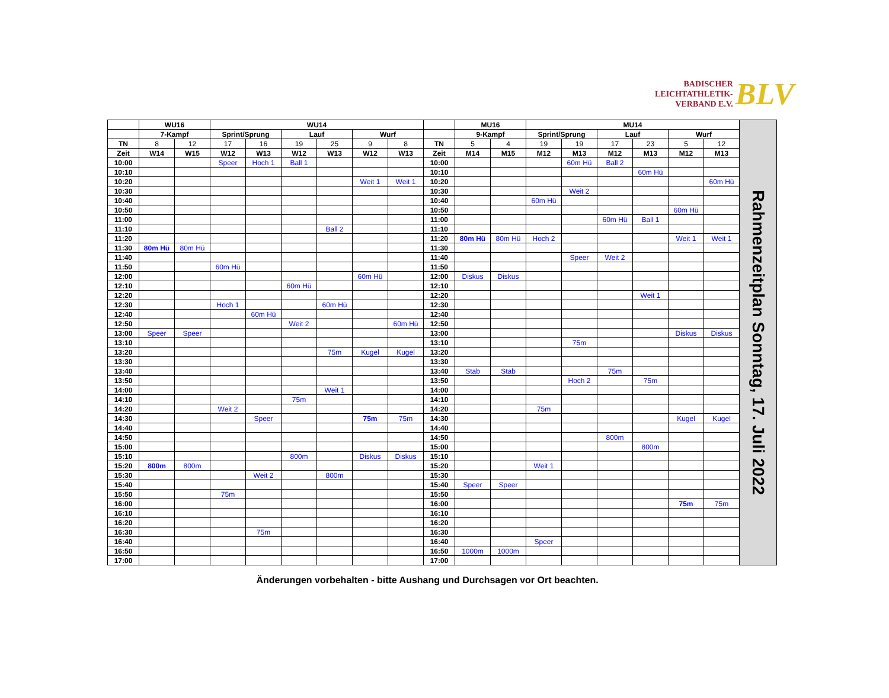BADISCHER
LEICHTATHLETIK-
VERBAND E.V.
BLV
| | WU16 | | WU14 | | | | | | | MU16 | | MU14 | | | | | | Rahmenzeitplan Sonntag, 17. Juli 2022 |
| | 7-Kampf | | Sprint/Sprung | | Lauf | | Wurf | | | 9-Kampf | | Sprint/Sprung | | Lauf | | Wurf | | |
| TN | 8 | 12 | 17 | 16 | 19 | 25 | 9 | 8 | TN | 5 | 4 | 19 | 19 | 17 | 23 | 5 | 12 | |
| Zeit | W14 | W15 | W12 | W13 | W12 | W13 | W12 | W13 | Zeit | M14 | M15 | M12 | M13 | M12 | M13 | M12 | M13 | |
| 10:00 | | | Speer | Hoch 1 | Ball 1 | | | | 10:00 | | | | 60m Hü | Ball 2 | | | | |
| 10:10 | | | | | | | | | 10:10 | | | | | | 60m Hü | | | |
| 10:20 | | | | | | | Weit 1 | Weit 1 | 10:20 | | | | | | | | 60m Hü | |
| 10:30 | | | | | | | | | 10:30 | | | | Weit 2 | | | | | |
| 10:40 | | | | | | | | | 10:40 | | | 60m Hü | | | | | | |
| 10:50 | | | | | | | | | 10:50 | | | | | | | 60m Hü | | |
| 11:00 | | | | | | | | | 11:00 | | | | | 60m Hü | Ball 1 | | | |
| 11:10 | | | | | | Ball 2 | | | 11:10 | | | | | | | | | |
| 11:20 | | | | | | | | | 11:20 | 80m Hü | 80m Hü | Hoch 2 | | | | Weit 1 | Weit 1 | |
| 11:30 | 80m Hü | 80m Hü | | | | | | | 11:30 | | | | | | | | | |
| 11:40 | | | | | | | | | 11:40 | | | | Speer | Weit 2 | | | | |
| 11:50 | | | 60m Hü | | | | | | 11:50 | | | | | | | | | |
| 12:00 | | | | | | | 60m Hü | | 12:00 | Diskus | Diskus | | | | | | | |
| 12:10 | | | | | 60m Hü | | | | 12:10 | | | | | | | | | |
| 12:20 | | | | | | | | | 12:20 | | | | | | Weit 1 | | | |
| 12:30 | | | Hoch 1 | | | 60m Hü | | | 12:30 | | | | | | | | | |
| 12:40 | | | | 60m Hü | | | | | 12:40 | | | | | | | | | |
| 12:50 | | | | | Weit 2 | | | 60m Hü | 12:50 | | | | | | | | | |
| 13:00 | Speer | Speer | | | | | | | 13:00 | | | | | | | Diskus | Diskus | |
| 13:10 | | | | | | | | | 13:10 | | | | 75m | | | | | |
| 13:20 | | | | | | 75m | Kugel | Kugel | 13:20 | | | | | | | | | |
| 13:30 | | | | | | | | | 13:30 | | | | | | | | | |
| 13:40 | | | | | | | | | 13:40 | Stab | Stab | | | 75m | | | | |
| 13:50 | | | | | | | | | 13:50 | | | | Hoch 2 | | 75m | | | |
| 14:00 | | | | | | Weit 1 | | | 14:00 | | | | | | | | | |
| 14:10 | | | | | 75m | | | | 14:10 | | | | | | | | | |
| 14:20 | | | Weit 2 | | | | | | 14:20 | | | 75m | | | | | | |
| 14:30 | | | | Speer | | | 75m | 75m | 14:30 | | | | | | | Kugel | Kugel | |
| 14:40 | | | | | | | | | 14:40 | | | | | | | | | |
| 14:50 | | | | | | | | | 14:50 | | | | | 800m | | | | |
| 15:00 | | | | | | | | | 15:00 | | | | | | 800m | | | |
| 15:10 | | | | | 800m | | Diskus | Diskus | 15:10 | | | | | | | | | |
| 15:20 | 800m | 800m | | | | | | | 15:20 | | | Weit 1 | | | | | | |
| 15:30 | | | | Weit 2 | | 800m | | | 15:30 | | | | | | | | | |
| 15:40 | | | | | | | | | 15:40 | Speer | Speer | | | | | | | |
| 15:50 | | | 75m | | | | | | 15:50 | | | | | | | | | |
| 16:00 | | | | | | | | | 16:00 | | | | | | | 75m | 75m | |
| 16:10 | | | | | | | | | 16:10 | | | | | | | | | |
| 16:20 | | | | | | | | | 16:20 | | | | | | | | | |
| 16:30 | | | | 75m | | | | | 16:30 | | | | | | | | | |
| 16:40 | | | | | | | | | 16:40 | | | Speer | | | | | | |
| 16:50 | | | | | | | | | 16:50 | 1000m | 1000m | | | | | | | |
| 17:00 | | | | | | | | | 17:00 | | | | | | | | | |
Änderungen vorbehalten - bitte Aushang und Durchsagen vor Ort beachten.